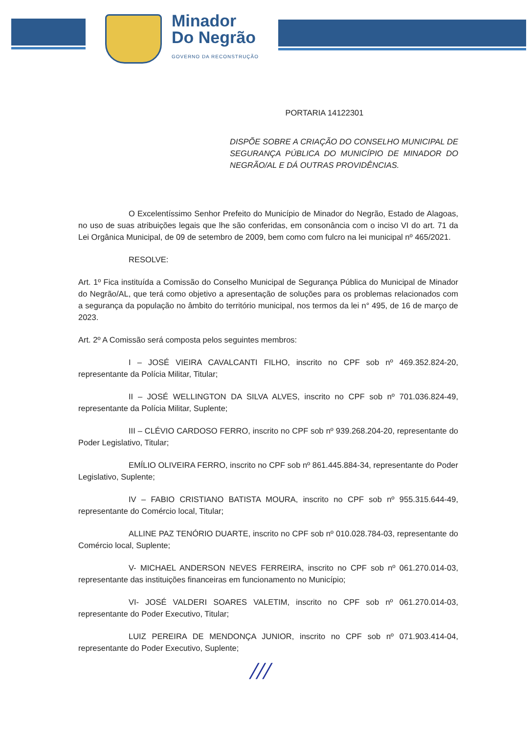Minador
Do Negrão
GOVERNO DA RECONSTRUÇÃO
PORTARIA 14122301
DISPÕE SOBRE A CRIAÇÃO DO CONSELHO MUNICIPAL DE SEGURANÇA PÚBLICA DO MUNICÍPIO DE MINADOR DO NEGRÃO/AL E DÁ OUTRAS PROVIDÊNCIAS.
O Excelentíssimo Senhor Prefeito do Município de Minador do Negrão, Estado de Alagoas, no uso de suas atribuições legais que lhe são conferidas, em consonância com o inciso VI do art. 71 da Lei Orgânica Municipal, de 09 de setembro de 2009, bem como com fulcro na lei municipal nº 465/2021.
RESOLVE:
Art. 1º Fica instituída a Comissão do Conselho Municipal de Segurança Pública do Municipal de Minador do Negrão/AL, que terá como objetivo a apresentação de soluções para os problemas relacionados com a segurança da população no âmbito do território municipal, nos termos da lei n° 495, de 16 de março de 2023.
Art. 2º A Comissão será composta pelos seguintes membros:
I – JOSÉ VIEIRA CAVALCANTI FILHO, inscrito no CPF sob nº 469.352.824-20, representante da Polícia Militar, Titular;
II – JOSÉ WELLINGTON DA SILVA ALVES, inscrito no CPF sob nº 701.036.824-49, representante da Polícia Militar, Suplente;
III – CLÉVIO CARDOSO FERRO, inscrito no CPF sob nº 939.268.204-20, representante do Poder Legislativo, Titular;
EMÍLIO OLIVEIRA FERRO, inscrito no CPF sob nº 861.445.884-34, representante do Poder Legislativo, Suplente;
IV – FABIO CRISTIANO BATISTA MOURA, inscrito no CPF sob nº 955.315.644-49, representante do Comércio local, Titular;
ALLINE PAZ TENÓRIO DUARTE, inscrito no CPF sob nº 010.028.784-03, representante do Comércio local, Suplente;
V- MICHAEL ANDERSON NEVES FERREIRA, inscrito no CPF sob nº 061.270.014-03, representante das instituições financeiras em funcionamento no Município;
VI- JOSÉ VALDERI SOARES VALETIM, inscrito no CPF sob nº 061.270.014-03, representante do Poder Executivo, Titular;
LUIZ PEREIRA DE MENDONÇA JUNIOR, inscrito no CPF sob nº 071.903.414-04, representante do Poder Executivo, Suplente;
///